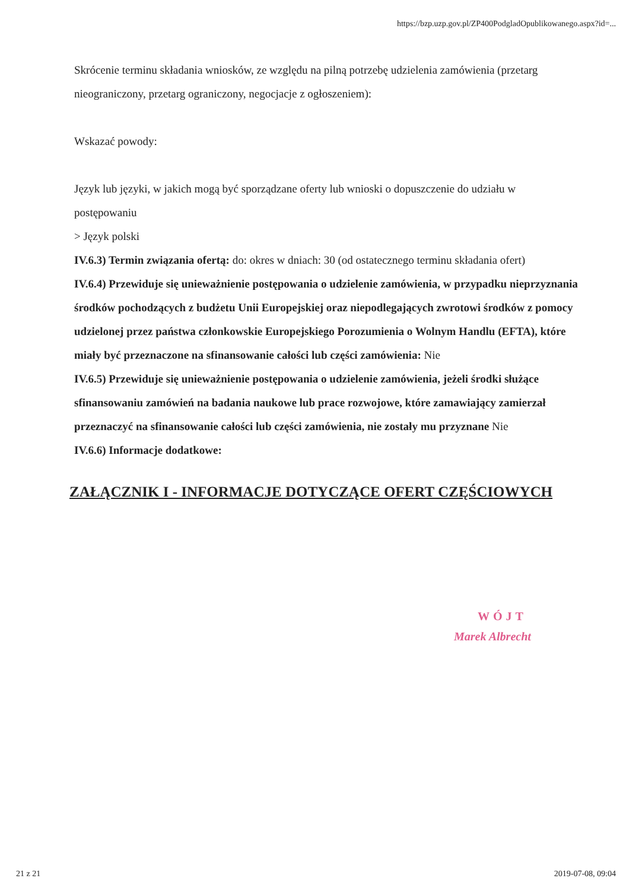https://bzp.uzp.gov.pl/ZP400PodgladOpublikowanego.aspx?id=...
Skrócenie terminu składania wniosków, ze względu na pilną potrzebę udzielenia zamówienia (przetarg nieograniczony, przetarg ograniczony, negocjacje z ogłoszeniem):
Wskazać powody:
Język lub języki, w jakich mogą być sporządzane oferty lub wnioski o dopuszczenie do udziału w postępowaniu
> Język polski
IV.6.3) Termin związania ofertą: do: okres w dniach: 30 (od ostatecznego terminu składania ofert)
IV.6.4) Przewiduje się unieważnienie postępowania o udzielenie zamówienia, w przypadku nieprzyznania środków pochodzących z budżetu Unii Europejskiej oraz niepodlegających zwrotowi środków z pomocy udzielonej przez państwa członkowskie Europejskiego Porozumienia o Wolnym Handlu (EFTA), które miały być przeznaczone na sfinansowanie całości lub części zamówienia: Nie
IV.6.5) Przewiduje się unieważnienie postępowania o udzielenie zamówienia, jeżeli środki służące sfinansowaniu zamówień na badania naukowe lub prace rozwojowe, które zamawiający zamierzał przeznaczyć na sfinansowanie całości lub części zamówienia, nie zostały mu przyznane Nie
IV.6.6) Informacje dodatkowe:
ZAŁĄCZNIK I - INFORMACJE DOTYCZĄCE OFERT CZĘŚCIOWYCH
WÓJT
Marek Albrecht
21 z 21 2019-07-08, 09:04